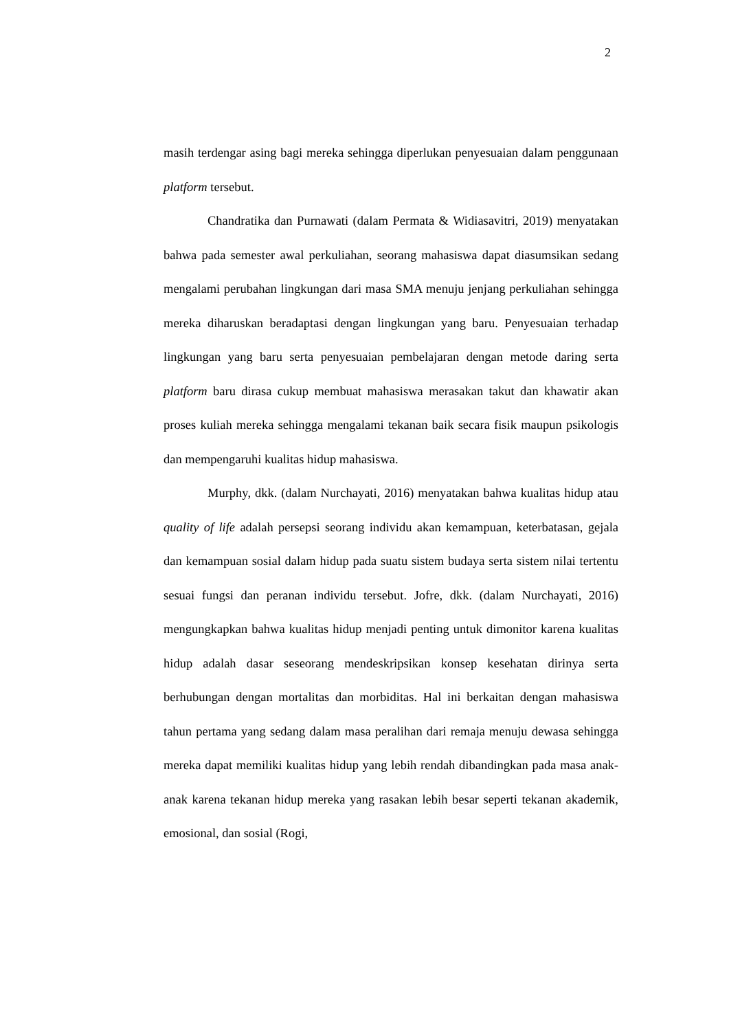2
masih terdengar asing bagi mereka sehingga diperlukan penyesuaian dalam penggunaan platform tersebut.
Chandratika dan Purnawati (dalam Permata & Widiasavitri, 2019) menyatakan bahwa pada semester awal perkuliahan, seorang mahasiswa dapat diasumsikan sedang mengalami perubahan lingkungan dari masa SMA menuju jenjang perkuliahan sehingga mereka diharuskan beradaptasi dengan lingkungan yang baru. Penyesuaian terhadap lingkungan yang baru serta penyesuaian pembelajaran dengan metode daring serta platform baru dirasa cukup membuat mahasiswa merasakan takut dan khawatir akan proses kuliah mereka sehingga mengalami tekanan baik secara fisik maupun psikologis dan mempengaruhi kualitas hidup mahasiswa.
Murphy, dkk. (dalam Nurchayati, 2016) menyatakan bahwa kualitas hidup atau quality of life adalah persepsi seorang individu akan kemampuan, keterbatasan, gejala dan kemampuan sosial dalam hidup pada suatu sistem budaya serta sistem nilai tertentu sesuai fungsi dan peranan individu tersebut. Jofre, dkk. (dalam Nurchayati, 2016) mengungkapkan bahwa kualitas hidup menjadi penting untuk dimonitor karena kualitas hidup adalah dasar seseorang mendeskripsikan konsep kesehatan dirinya serta berhubungan dengan mortalitas dan morbiditas. Hal ini berkaitan dengan mahasiswa tahun pertama yang sedang dalam masa peralihan dari remaja menuju dewasa sehingga mereka dapat memiliki kualitas hidup yang lebih rendah dibandingkan pada masa anak-anak karena tekanan hidup mereka yang rasakan lebih besar seperti tekanan akademik, emosional, dan sosial (Rogi,